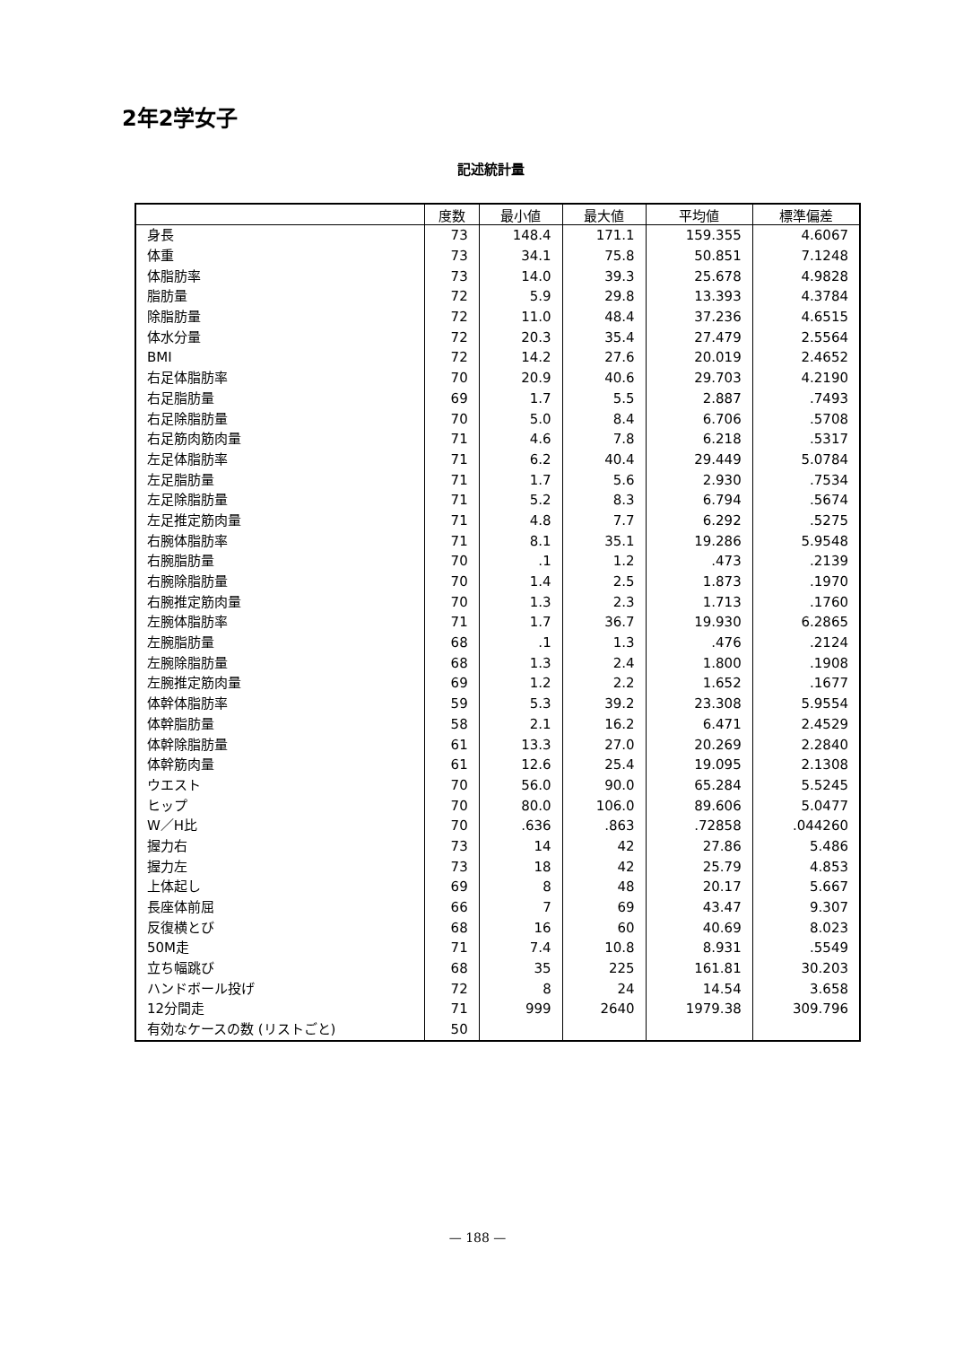2年2学女子
記述統計量
| | 度数 | 最小値 | 最大値 | 平均値 | 標準偏差 |
| --- | --- | --- | --- | --- | --- |
| 身長 | 73 | 148.4 | 171.1 | 159.355 | 4.6067 |
| 体重 | 73 | 34.1 | 75.8 | 50.851 | 7.1248 |
| 体脂肪率 | 73 | 14.0 | 39.3 | 25.678 | 4.9828 |
| 脂肪量 | 72 | 5.9 | 29.8 | 13.393 | 4.3784 |
| 除脂肪量 | 72 | 11.0 | 48.4 | 37.236 | 4.6515 |
| 体水分量 | 72 | 20.3 | 35.4 | 27.479 | 2.5564 |
| BMI | 72 | 14.2 | 27.6 | 20.019 | 2.4652 |
| 右足体脂肪率 | 70 | 20.9 | 40.6 | 29.703 | 4.2190 |
| 右足脂肪量 | 69 | 1.7 | 5.5 | 2.887 | .7493 |
| 右足除脂肪量 | 70 | 5.0 | 8.4 | 6.706 | .5708 |
| 右足筋肉筋肉量 | 71 | 4.6 | 7.8 | 6.218 | .5317 |
| 左足体脂肪率 | 71 | 6.2 | 40.4 | 29.449 | 5.0784 |
| 左足脂肪量 | 71 | 1.7 | 5.6 | 2.930 | .7534 |
| 左足除脂肪量 | 71 | 5.2 | 8.3 | 6.794 | .5674 |
| 左足推定筋肉量 | 71 | 4.8 | 7.7 | 6.292 | .5275 |
| 右腕体脂肪率 | 71 | 8.1 | 35.1 | 19.286 | 5.9548 |
| 右腕脂肪量 | 70 | .1 | 1.2 | .473 | .2139 |
| 右腕除脂肪量 | 70 | 1.4 | 2.5 | 1.873 | .1970 |
| 右腕推定筋肉量 | 70 | 1.3 | 2.3 | 1.713 | .1760 |
| 左腕体脂肪率 | 71 | 1.7 | 36.7 | 19.930 | 6.2865 |
| 左腕脂肪量 | 68 | .1 | 1.3 | .476 | .2124 |
| 左腕除脂肪量 | 68 | 1.3 | 2.4 | 1.800 | .1908 |
| 左腕推定筋肉量 | 69 | 1.2 | 2.2 | 1.652 | .1677 |
| 体幹体脂肪率 | 59 | 5.3 | 39.2 | 23.308 | 5.9554 |
| 体幹脂肪量 | 58 | 2.1 | 16.2 | 6.471 | 2.4529 |
| 体幹除脂肪量 | 61 | 13.3 | 27.0 | 20.269 | 2.2840 |
| 体幹筋肉量 | 61 | 12.6 | 25.4 | 19.095 | 2.1308 |
| ウエスト | 70 | 56.0 | 90.0 | 65.284 | 5.5245 |
| ヒップ | 70 | 80.0 | 106.0 | 89.606 | 5.0477 |
| W／H比 | 70 | .636 | .863 | .72858 | .044260 |
| 握力右 | 73 | 14 | 42 | 27.86 | 5.486 |
| 握力左 | 73 | 18 | 42 | 25.79 | 4.853 |
| 上体起し | 69 | 8 | 48 | 20.17 | 5.667 |
| 長座体前屈 | 66 | 7 | 69 | 43.47 | 9.307 |
| 反復横とび | 68 | 16 | 60 | 40.69 | 8.023 |
| 50M走 | 71 | 7.4 | 10.8 | 8.931 | .5549 |
| 立ち幅跳び | 68 | 35 | 225 | 161.81 | 30.203 |
| ハンドボール投げ | 72 | 8 | 24 | 14.54 | 3.658 |
| 12分間走 | 71 | 999 | 2640 | 1979.38 | 309.796 |
| 有効なケースの数 (リストごと) | 50 | | | | |
— 188 —